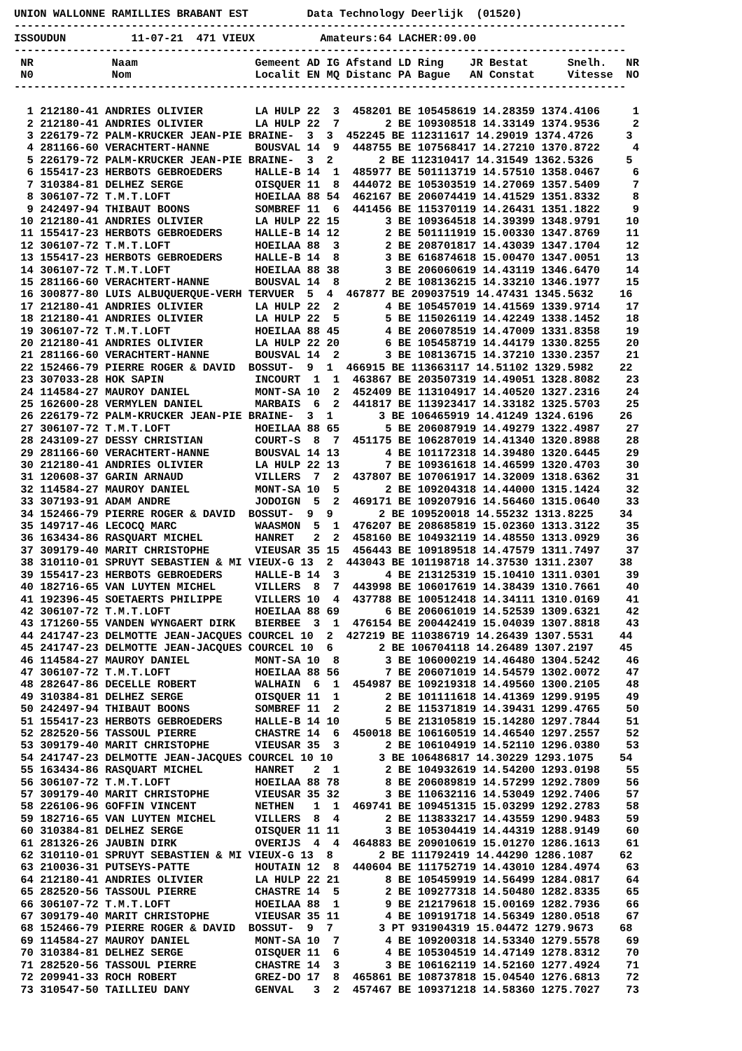UNION WALLONNE RAMILLIES BRABANT EST         Data Technology Deerlijk  (01520)
----------------------------------------------------------------------------------------------
ISSOUDUN          11-07-21  471 VIEUX          Amateurs:64 LACHER:09.00
----------------------------------------------------------------------------------------------
 NR            Naam                  Gemeent AD IG Afstand LD Ring    JR Bestat      Snelh.   NR
 N0            Nom                   Localit EN MQ Distanc PA Bague   AN Constat     Vitesse  NO
----------------------------------------------------------------------------------------------

  1 212180-41 ANDRIES OLIVIER        LA HULP 22  3  458201 BE 105458619 14.28359 1374.4106     1
  2 212180-41 ANDRIES OLIVIER        LA HULP 22  7       2 BE 109308518 14.33149 1374.9536     2
  3 226179-72 PALM-KRUCKER JEAN-PIE BRAINE-  3  3  452245 BE 112311617 14.29019 1374.4726     3
  4 281166-60 VERACHTERT-HANNE       BOUSVAL 14  9  448755 BE 107568417 14.27210 1370.8722     4
  5 226179-72 PALM-KRUCKER JEAN-PIE BRAINE-  3  2       2 BE 112310417 14.31549 1362.5326     5
  6 155417-23 HERBOTS GEBROEDERS     HALLE-B 14  1  485977 BE 501113719 14.57510 1358.0467     6
  7 310384-81 DELHEZ SERGE           OISQUER 11  8  444072 BE 105303519 14.27069 1357.5409     7
  8 306107-72 T.M.T.LOFT             HOEILAA 88 54  462167 BE 206074419 14.41529 1351.8332     8
  9 242497-94 THIBAUT BOONS          SOMBREF 11  6  441456 BE 115370119 14.26431 1351.1822     9
 10 212180-41 ANDRIES OLIVIER        LA HULP 22 15       3 BE 109364518 14.39399 1348.9791    10
 11 155417-23 HERBOTS GEBROEDERS     HALLE-B 14 12       2 BE 501111919 15.00330 1347.8769    11
 12 306107-72 T.M.T.LOFT             HOEILAA 88  3       2 BE 208701817 14.43039 1347.1704    12
 13 155417-23 HERBOTS GEBROEDERS     HALLE-B 14  8       3 BE 616874618 15.00470 1347.0051    13
 14 306107-72 T.M.T.LOFT             HOEILAA 88 38       3 BE 206060619 14.43119 1346.6470    14
 15 281166-60 VERACHTERT-HANNE       BOUSVAL 14  8       2 BE 108136215 14.33210 1346.1977    15
 16 300877-80 LUIS ALBUQUERQUE-VERH TERVUER  5  4  467877 BE 209037519 14.47431 1345.5632    16
 17 212180-41 ANDRIES OLIVIER        LA HULP 22  2       4 BE 105457019 14.41569 1339.9714    17
 18 212180-41 ANDRIES OLIVIER        LA HULP 22  5       5 BE 115026119 14.42249 1338.1452    18
 19 306107-72 T.M.T.LOFT             HOEILAA 88 45       4 BE 206078519 14.47009 1331.8358    19
 20 212180-41 ANDRIES OLIVIER        LA HULP 22 20       6 BE 105458719 14.44179 1330.8255    20
 21 281166-60 VERACHTERT-HANNE       BOUSVAL 14  2       3 BE 108136715 14.37210 1330.2357    21
 22 152466-79 PIERRE ROGER & DAVID  BOSSUT-  9  1  466915 BE 113663117 14.51102 1329.5982    22
 23 307033-28 HOK SAPIN              INCOURT  1  1  463867 BE 203507319 14.49051 1328.8082    23
 24 114584-27 MAUROY DANIEL          MONT-SA 10  2  452409 BE 113104917 14.40520 1327.2316    24
 25 162600-28 VERMYLEN DANIEL        MARBAIS  6  2  441817 BE 113923417 14.33182 1325.5703    25
 26 226179-72 PALM-KRUCKER JEAN-PIE BRAINE-  3  1       3 BE 106465919 14.41249 1324.6196    26
 27 306107-72 T.M.T.LOFT             HOEILAA 88 65       5 BE 206087919 14.49279 1322.4987    27
 28 243109-27 DESSY CHRISTIAN        COURT-S  8  7  451175 BE 106287019 14.41340 1320.8988    28
 29 281166-60 VERACHTERT-HANNE       BOUSVAL 14 13       4 BE 101172318 14.39480 1320.6445    29
 30 212180-41 ANDRIES OLIVIER        LA HULP 22 13       7 BE 109361618 14.46599 1320.4703    30
 31 120608-37 GARIN ARNAUD           VILLERS  7  2  437807 BE 107061917 14.32009 1318.6362    31
 32 114584-27 MAUROY DANIEL          MONT-SA 10  5       2 BE 109204318 14.44000 1315.1424    32
 33 307193-91 ADAM ANDRE             JODOIGN  5  2  469171 BE 109207916 14.56460 1315.0640    33
 34 152466-79 PIERRE ROGER & DAVID  BOSSUT-  9  9       2 BE 109520018 14.55232 1313.8225    34
 35 149717-46 LECOCQ MARC            WAASMON  5  1  476207 BE 208685819 15.02360 1313.3122    35
 36 163434-86 RASQUART MICHEL        HANRET   2  2  458160 BE 104932119 14.48550 1313.0929    36
 37 309179-40 MARIT CHRISTOPHE       VIEUSAR 35 15  456443 BE 109189518 14.47579 1311.7497    37
 38 310110-01 SPRUYT SEBASTIEN & MI VIEUX-G 13  2  443043 BE 101198718 14.37530 1311.2307    38
 39 155417-23 HERBOTS GEBROEDERS     HALLE-B 14  3       4 BE 213125319 15.10410 1311.0301    39
 40 182716-65 VAN LUYTEN MICHEL      VILLERS  8  7  443998 BE 106017619 14.38439 1310.7661    40
 41 192396-45 SOETAERTS PHILIPPE     VILLERS 10  4  437788 BE 100512418 14.34111 1310.0169    41
 42 306107-72 T.M.T.LOFT             HOEILAA 88 69       6 BE 206061019 14.52539 1309.6321    42
 43 171260-55 VANDEN WYNGAERT DIRK   BIERBEE  3  1  476154 BE 200442419 15.04039 1307.8818    43
 44 241747-23 DELMOTTE JEAN-JACQUES COURCEL 10  2  427219 BE 110386719 14.26439 1307.5531    44
 45 241747-23 DELMOTTE JEAN-JACQUES COURCEL 10  6       2 BE 106704118 14.26489 1307.2197    45
 46 114584-27 MAUROY DANIEL          MONT-SA 10  8       3 BE 106000219 14.46480 1304.5242    46
 47 306107-72 T.M.T.LOFT             HOEILAA 88 56       7 BE 206071019 14.54579 1302.0072    47
 48 282647-86 DECELLE ROBERT         WALHAIN  6  1  454987 BE 109219318 14.49560 1300.2105    48
 49 310384-81 DELHEZ SERGE           OISQUER 11  1       2 BE 101111618 14.41369 1299.9195    49
 50 242497-94 THIBAUT BOONS          SOMBREF 11  2       2 BE 115371819 14.39431 1299.4765    50
 51 155417-23 HERBOTS GEBROEDERS     HALLE-B 14 10       5 BE 213105819 15.14280 1297.7844    51
 52 282520-56 TASSOUL PIERRE         CHASTRE 14  6  450018 BE 106160519 14.46540 1297.2557    52
 53 309179-40 MARIT CHRISTOPHE       VIEUSAR 35  3       2 BE 106104919 14.52110 1296.0380    53
 54 241747-23 DELMOTTE JEAN-JACQUES COURCEL 10 10       3 BE 106486817 14.30229 1293.1075    54
 55 163434-86 RASQUART MICHEL        HANRET   2  1       2 BE 104932619 14.54200 1293.0198    55
 56 306107-72 T.M.T.LOFT             HOEILAA 88 78       8 BE 206089819 14.57299 1292.7809    56
 57 309179-40 MARIT CHRISTOPHE       VIEUSAR 35 32       3 BE 110632116 14.53049 1292.7406    57
 58 226106-96 GOFFIN VINCENT         NETHEN   1  1  469741 BE 109451315 15.03299 1292.2783    58
 59 182716-65 VAN LUYTEN MICHEL      VILLERS  8  4       2 BE 113833217 14.43559 1290.9483    59
 60 310384-81 DELHEZ SERGE           OISQUER 11 11       3 BE 105304419 14.44319 1288.9149    60
 61 281326-26 JAUBIN DIRK            OVERIJS  4  4  464883 BE 209010619 15.01270 1286.1613    61
 62 310110-01 SPRUYT SEBASTIEN & MI VIEUX-G 13  8       2 BE 111792419 14.44290 1286.1087    62
 63 210036-31 PUTSEYS-PATTE          HOUTAIN 12  8  440604 BE 111752719 14.43010 1284.4974    63
 64 212180-41 ANDRIES OLIVIER        LA HULP 22 21       8 BE 105459919 14.56499 1284.0817    64
 65 282520-56 TASSOUL PIERRE         CHASTRE 14  5       2 BE 109277318 14.50480 1282.8335    65
 66 306107-72 T.M.T.LOFT             HOEILAA 88  1       9 BE 212179618 15.00169 1282.7936    66
 67 309179-40 MARIT CHRISTOPHE       VIEUSAR 35 11       4 BE 109191718 14.56349 1280.0518    67
 68 152466-79 PIERRE ROGER & DAVID  BOSSUT-  9  7       3 PT 931904319 15.04472 1279.9673    68
 69 114584-27 MAUROY DANIEL          MONT-SA 10  7       4 BE 109200318 14.53340 1279.5578    69
 70 310384-81 DELHEZ SERGE           OISQUER 11  6       4 BE 105304519 14.47149 1278.8312    70
 71 282520-56 TASSOUL PIERRE         CHASTRE 14  3       3 BE 106162119 14.52160 1277.4924    71
 72 209941-33 ROCH ROBERT            GREZ-DO 17  8  465861 BE 108737818 15.04540 1276.6813    72
 73 310547-50 TAILLIEU DANY          GENVAL   3  2  457467 BE 109371218 14.58360 1275.7027    73